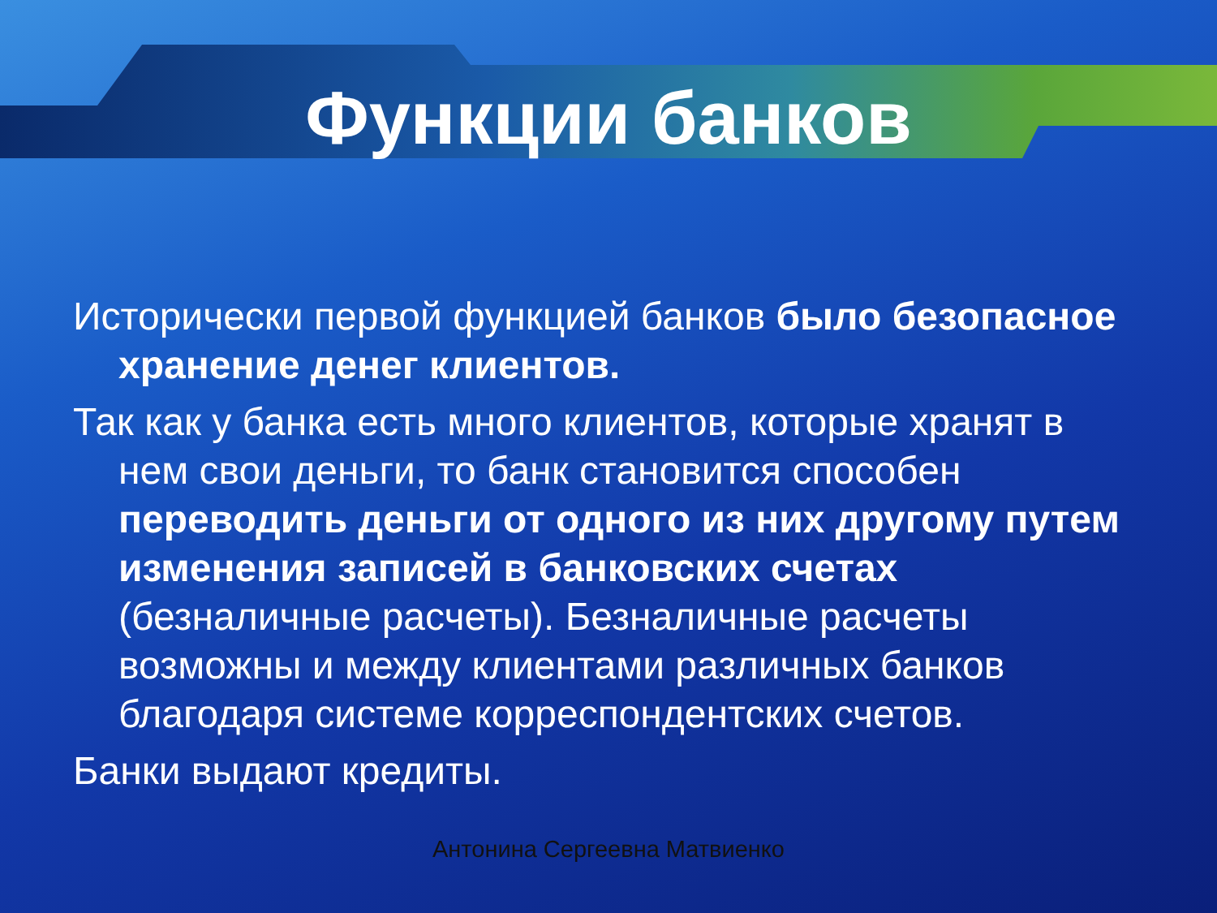Функции банков
Исторически первой функцией банков было безопасное хранение денег клиентов.
Так как у банка есть много клиентов, которые хранят в нем свои деньги, то банк становится способен переводить деньги от одного из них другому путем изменения записей в банковских счетах (безналичные расчеты). Безналичные расчеты возможны и между клиентами различных банков благодаря системе корреспондентских счетов.
Банки выдают кредиты.
Антонина Сергеевна Матвиенко